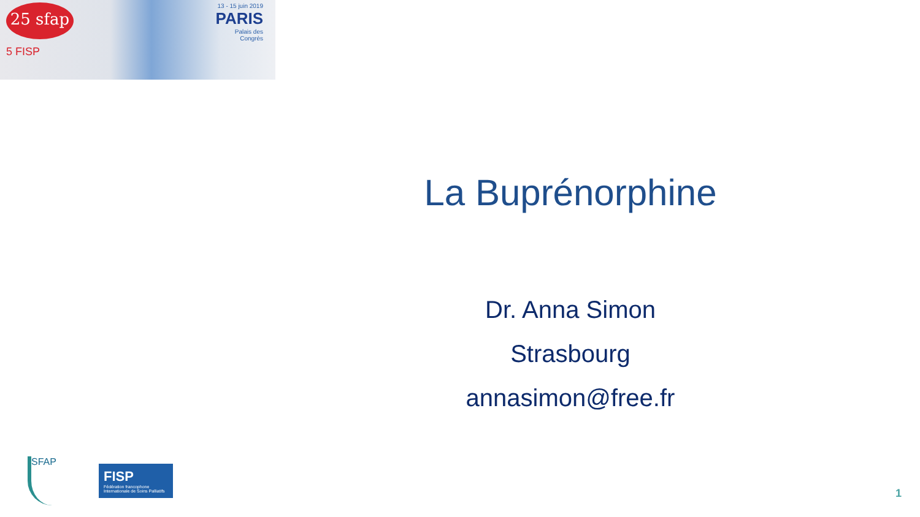25 sfap
5 FISP
13 - 15 juin 2019
PARIS
Palais des
Congrès
La Buprénorphine
Dr. Anna Simon
Strasbourg
annasimon@free.fr
SFAP
FISP
Fédération francophone Internationale de Soins Palliatifs
1